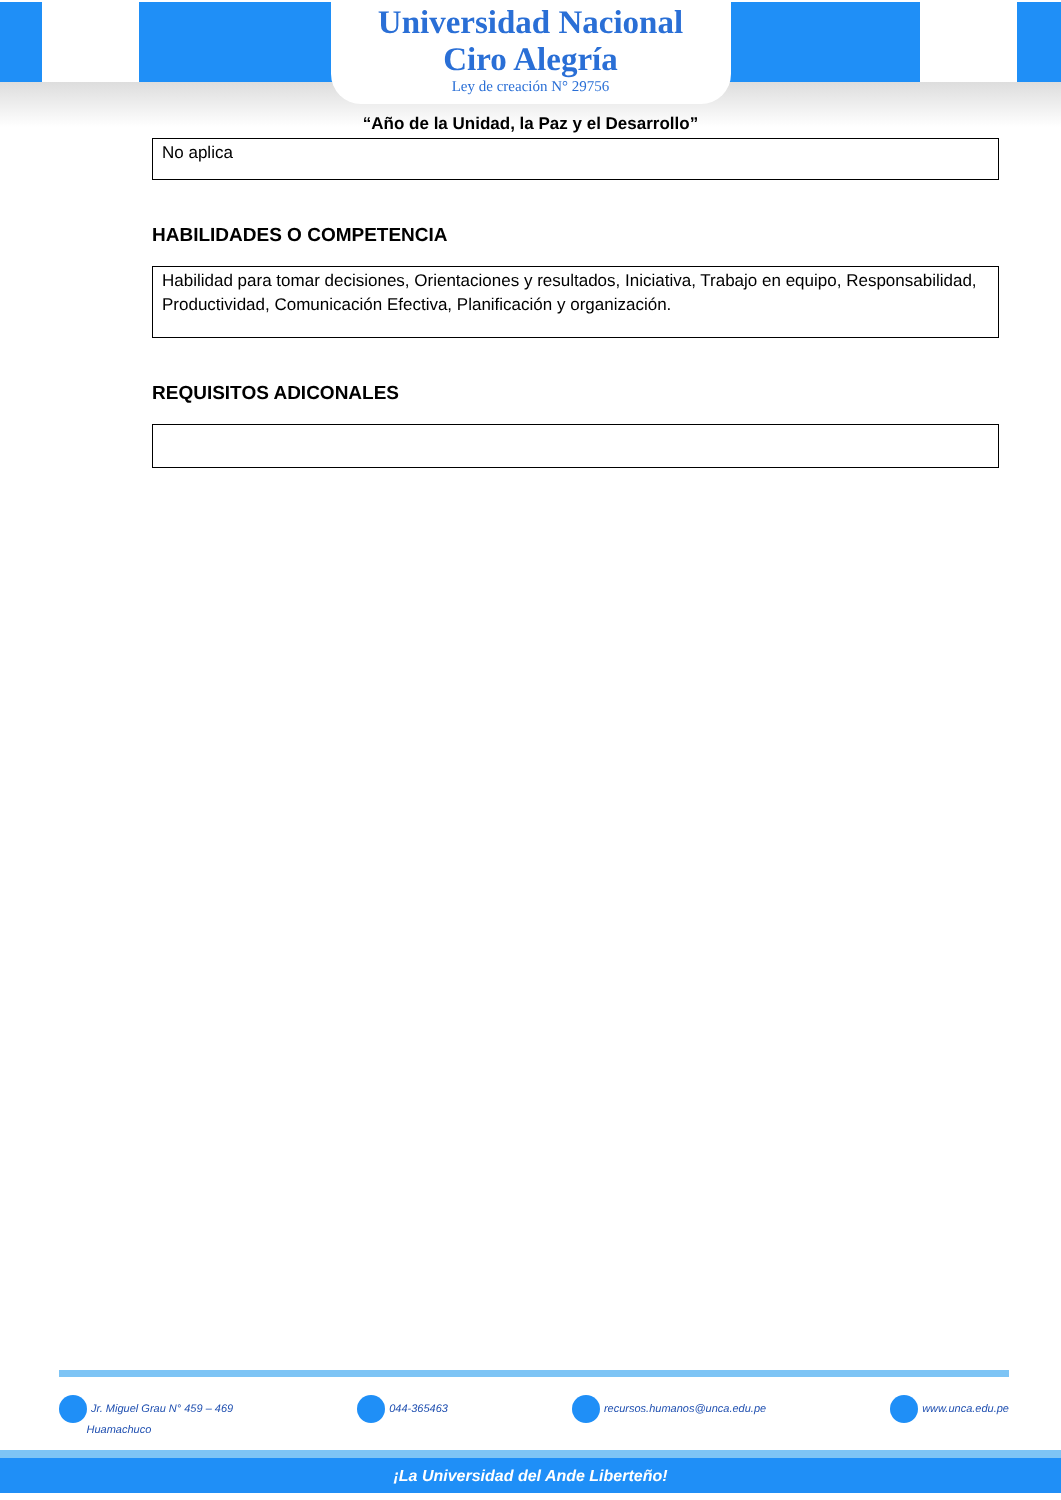Universidad Nacional
Ciro Alegría
Ley de creación N° 29756
“Año de la Unidad, la Paz y el Desarrollo”
No aplica
HABILIDADES O COMPETENCIA
Habilidad para tomar decisiones, Orientaciones y resultados, Iniciativa, Trabajo en equipo, Responsabilidad, Productividad, Comunicación Efectiva, Planificación y organización.
REQUISITOS ADICONALES
Jr. Miguel Grau N° 459 – 469
Huamachuco
044-365463 recursos.humanos@unca.edu.pe www.unca.edu.pe
¡La Universidad del Ande Liberteño!